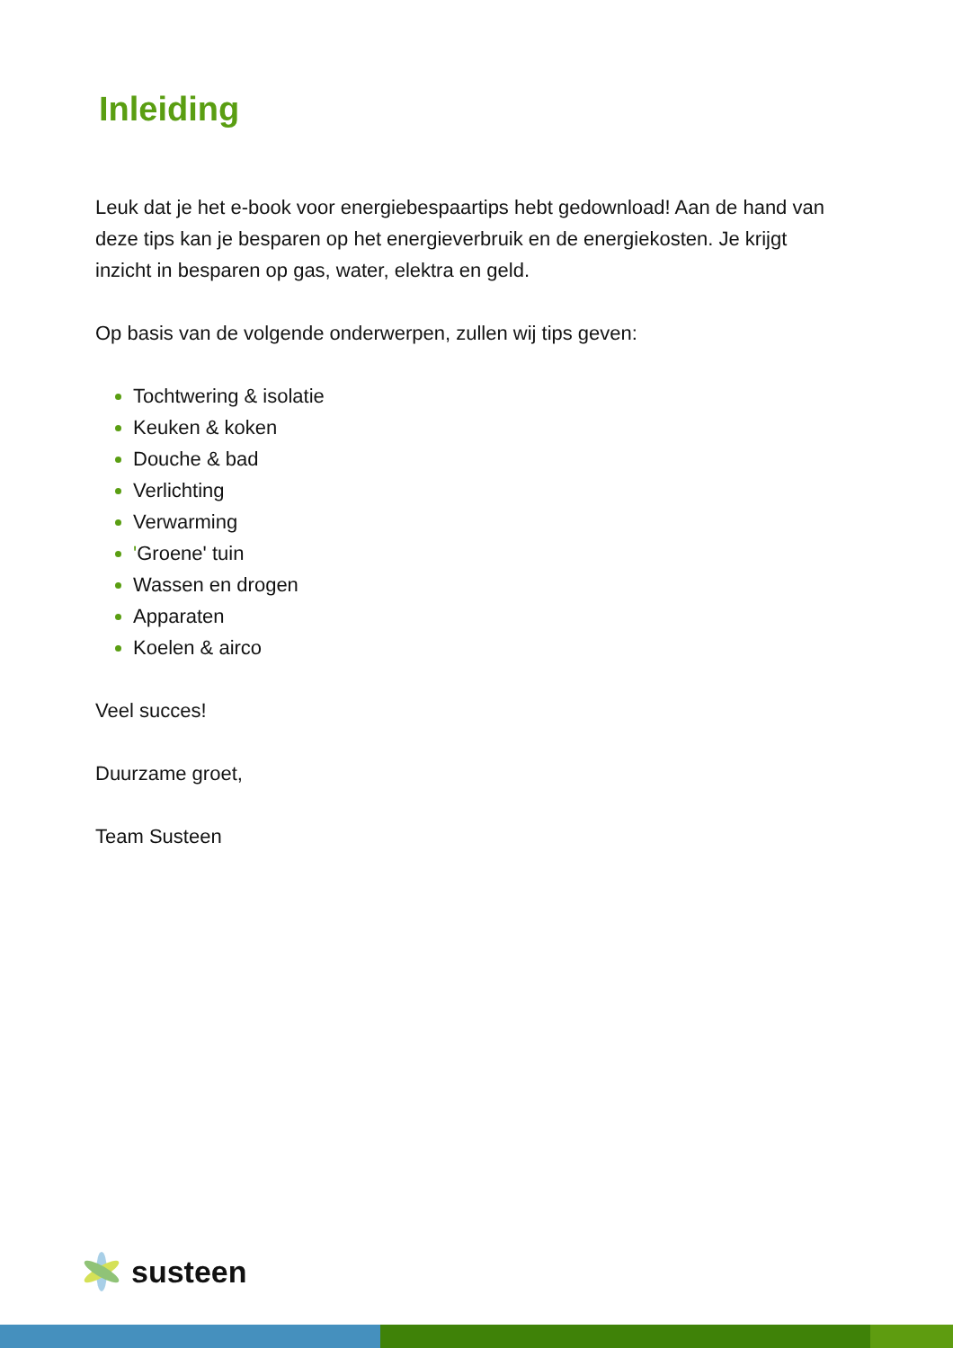Inleiding
Leuk dat je het e-book voor energiebespaartips hebt gedownload! Aan de hand van deze tips kan je besparen op het energieverbruik en de energiekosten. Je krijgt inzicht in besparen op gas, water, elektra en geld.
Op basis van de volgende onderwerpen, zullen wij tips geven:
Tochtwering & isolatie
Keuken & koken
Douche & bad
Verlichting
Verwarming
'Groene' tuin
Wassen en drogen
Apparaten
Koelen & airco
Veel succes!
Duurzame groet,
Team Susteen
susteen